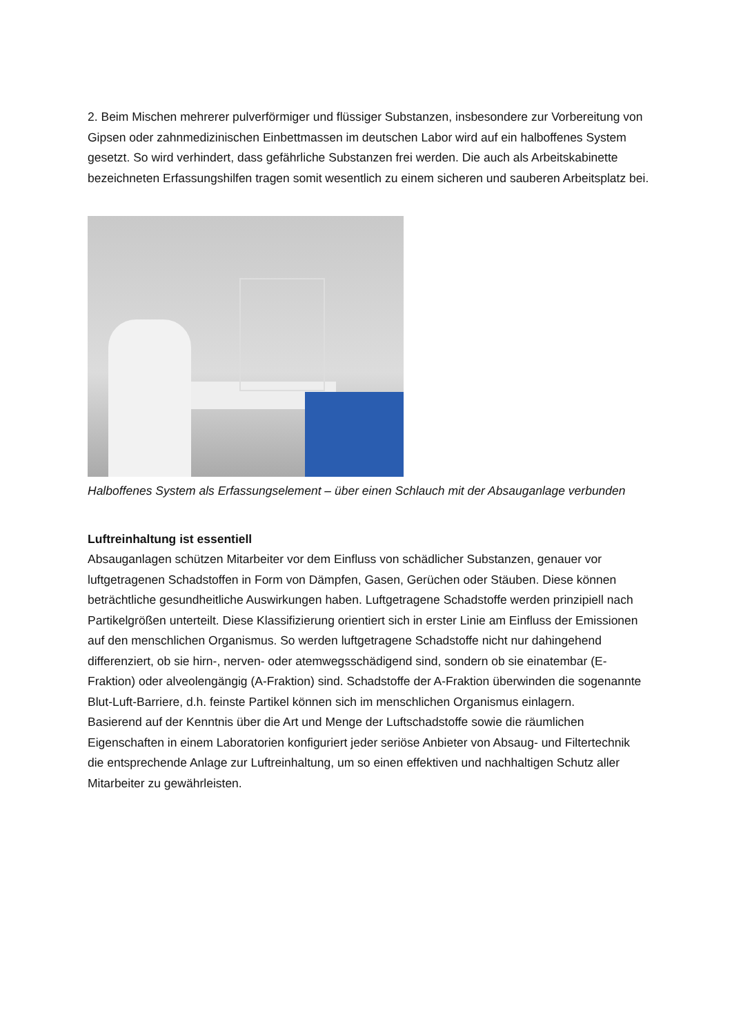2. Beim Mischen mehrerer pulverförmiger und flüssiger Substanzen, insbesondere zur Vorbereitung von Gipsen oder zahnmedizinischen Einbettmassen im deutschen Labor wird auf ein halboffenes System gesetzt. So wird verhindert, dass gefährliche Substanzen frei werden. Die auch als Arbeitskabinette bezeichneten Erfassungshilfen tragen somit wesentlich zu einem sicheren und sauberen Arbeitsplatz bei.
Halboffenes System als Erfassungselement – über einen Schlauch mit der Absauganlage verbunden
Luftreinhaltung ist essentiell
Absauganlagen schützen Mitarbeiter vor dem Einfluss von schädlicher Substanzen, genauer vor luftgetragenen Schadstoffen in Form von Dämpfen, Gasen, Gerüchen oder Stäuben. Diese können beträchtliche gesundheitliche Auswirkungen haben. Luftgetragene Schadstoffe werden prinzipiell nach Partikelgrößen unterteilt. Diese Klassifizierung orientiert sich in erster Linie am Einfluss der Emissionen auf den menschlichen Organismus. So werden luftgetragene Schadstoffe nicht nur dahingehend differenziert, ob sie hirn-, nerven- oder atemwegsschädigend sind, sondern ob sie einatembar (E-Fraktion) oder alveolengängig (A-Fraktion) sind. Schadstoffe der A-Fraktion überwinden die sogenannte Blut-Luft-Barriere, d.h. feinste Partikel können sich im menschlichen Organismus einlagern.
Basierend auf der Kenntnis über die Art und Menge der Luftschadstoffe sowie die räumlichen Eigenschaften in einem Laboratorien konfiguriert jeder seriöse Anbieter von Absaug- und Filtertechnik die entsprechende Anlage zur Luftreinhaltung, um so einen effektiven und nachhaltigen Schutz aller Mitarbeiter zu gewährleisten.